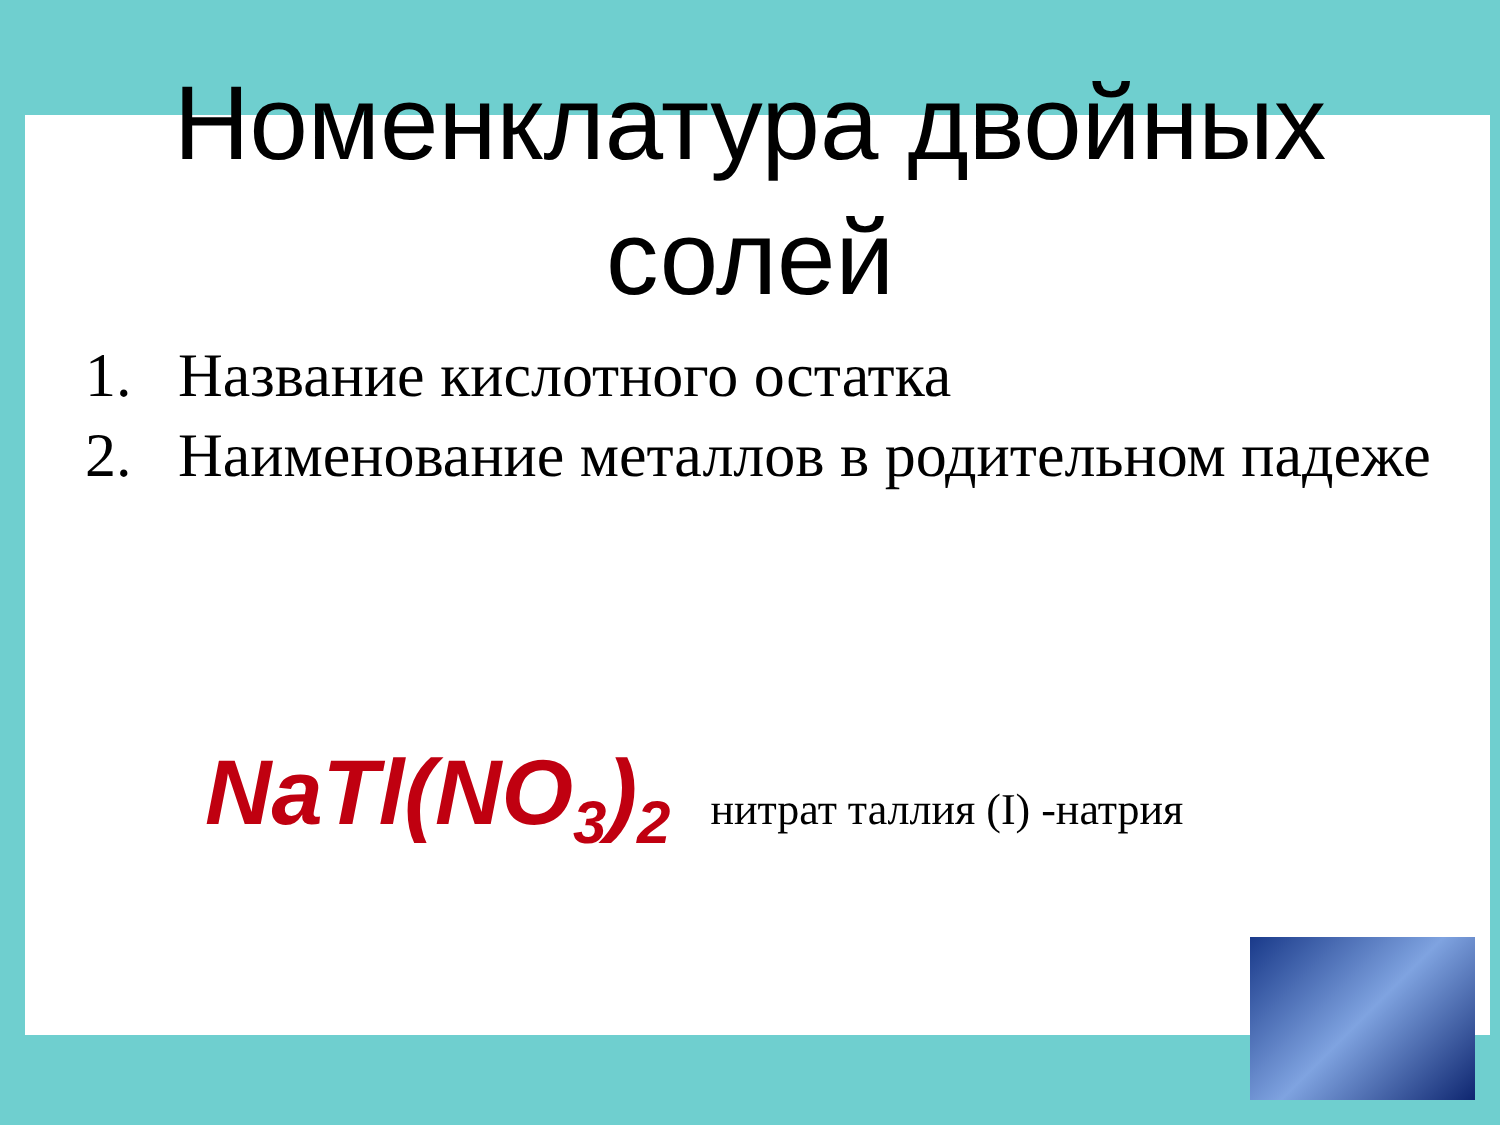Номенклатура двойных
солей
1. Название кислотного остатка
2. Наименование металлов в родительном падеже
NaTl(NO<sub>3</sub>)<sub>2</sub> нитрат таллия (I) -натрия